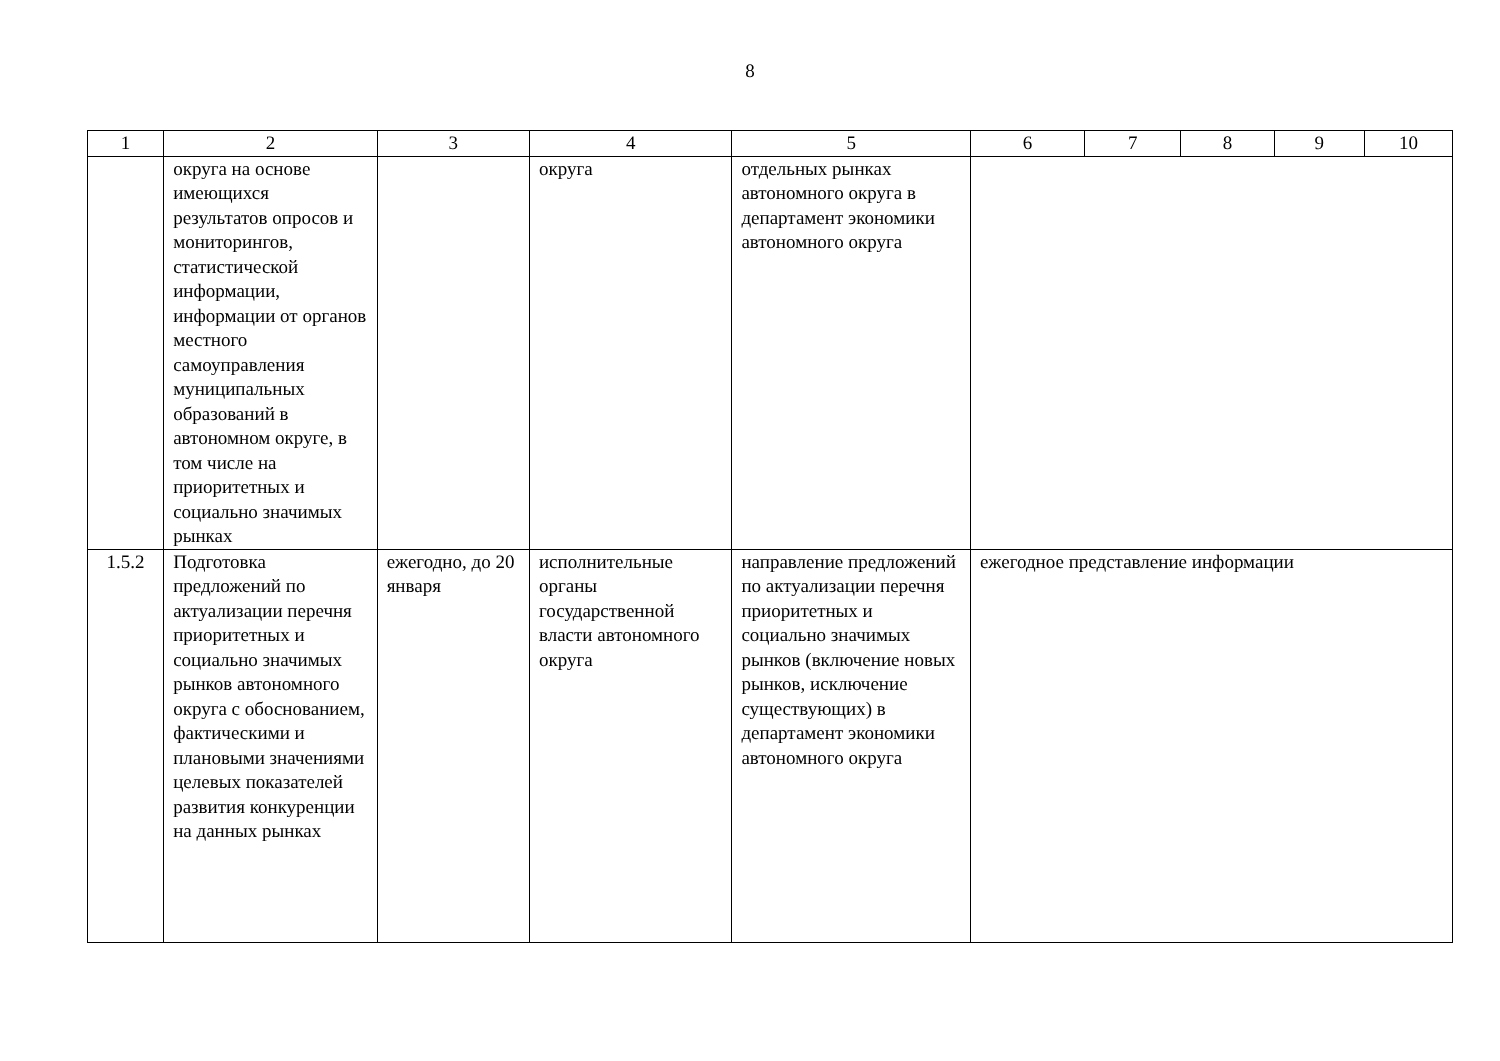8
| 1 | 2 | 3 | 4 | 5 | 6 | 7 | 8 | 9 | 10 |
| --- | --- | --- | --- | --- | --- | --- | --- | --- | --- |
| | округа на основе имеющихся результатов опросов и мониторингов, статистической информации, информации от органов местного самоуправления муниципальных образований в автономном округе, в том числе на приоритетных и социально значимых рынках | | округа | отдельных рынках автономного округа в департамент экономики автономного округа | | | | | |
| 1.5.2 | Подготовка предложений по актуализации перечня приоритетных и социально значимых рынков автономного округа с обоснованием, фактическими и плановыми значениями целевых показателей развития конкуренции на данных рынках | ежегодно, до 20 января | исполнительные органы государственной власти автономного округа | направление предложений по актуализации перечня приоритетных и социально значимых рынков (включение новых рынков, исключение существующих) в департамент экономики автономного округа | ежегодное представление информации | | | | |